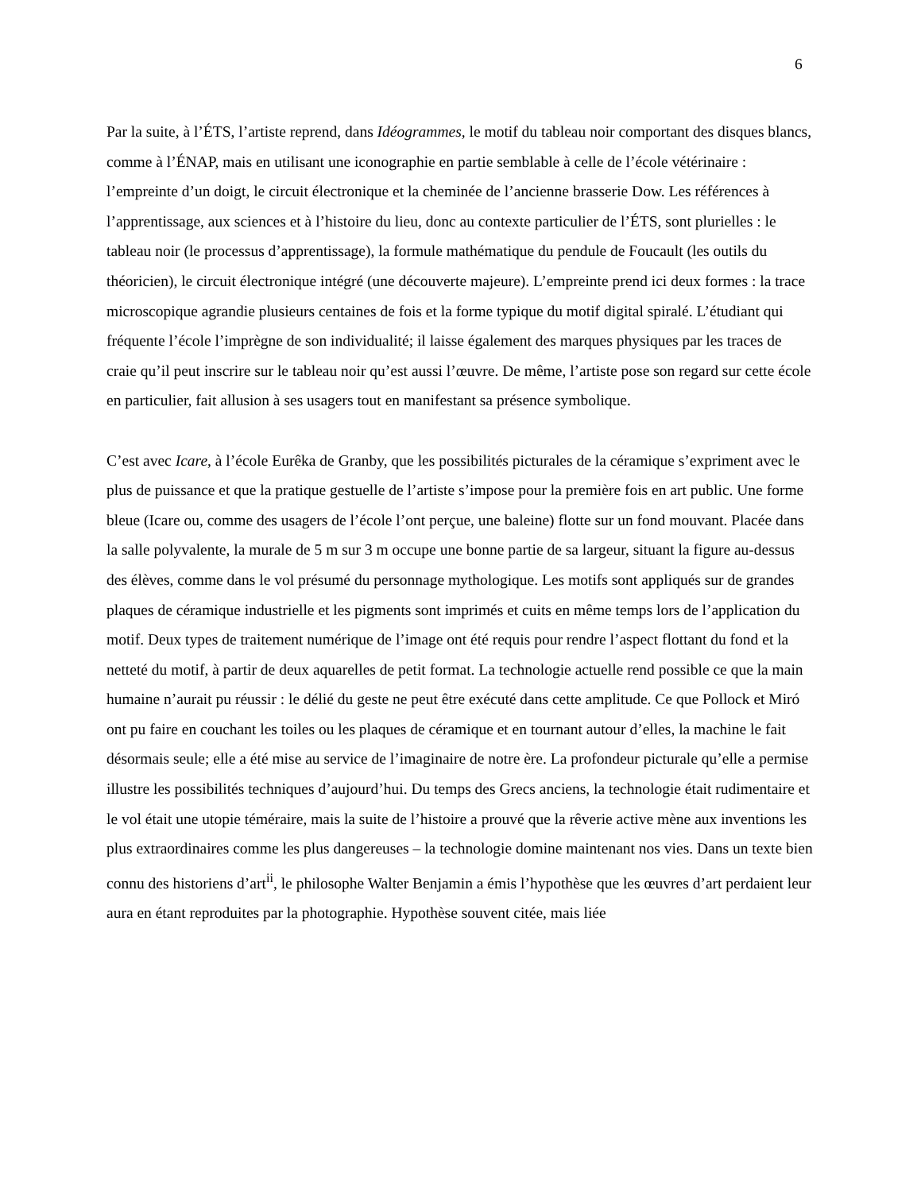6
Par la suite, à l’ÉTS, l’artiste reprend, dans Idéogrammes, le motif du tableau noir comportant des disques blancs, comme à l’ÉNAP, mais en utilisant une iconographie en partie semblable à celle de l’école vétérinaire : l’empreinte d’un doigt, le circuit électronique et la cheminée de l’ancienne brasserie Dow. Les références à l’apprentissage, aux sciences et à l’histoire du lieu, donc au contexte particulier de l’ÉTS, sont plurielles : le tableau noir (le processus d’apprentissage), la formule mathématique du pendule de Foucault (les outils du théoricien), le circuit électronique intégré (une découverte majeure). L’empreinte prend ici deux formes : la trace microscopique agrandie plusieurs centaines de fois et la forme typique du motif digital spiralé. L’étudiant qui fréquente l’école l’imprègne de son individualité; il laisse également des marques physiques par les traces de craie qu’il peut inscrire sur le tableau noir qu’est aussi l’œuvre. De même, l’artiste pose son regard sur cette école en particulier, fait allusion à ses usagers tout en manifestant sa présence symbolique.
C’est avec Icare, à l’école Eurêka de Granby, que les possibilités picturales de la céramique s’expriment avec le plus de puissance et que la pratique gestuelle de l’artiste s’impose pour la première fois en art public. Une forme bleue (Icare ou, comme des usagers de l’école l’ont perçue, une baleine) flotte sur un fond mouvant. Placée dans la salle polyvalente, la murale de 5 m sur 3 m occupe une bonne partie de sa largeur, situant la figure au-dessus des élèves, comme dans le vol présumé du personnage mythologique. Les motifs sont appliqués sur de grandes plaques de céramique industrielle et les pigments sont imprimés et cuits en même temps lors de l’application du motif. Deux types de traitement numérique de l’image ont été requis pour rendre l’aspect flottant du fond et la netteté du motif, à partir de deux aquarelles de petit format. La technologie actuelle rend possible ce que la main humaine n’aurait pu réussir : le délié du geste ne peut être exécuté dans cette amplitude. Ce que Pollock et Miró ont pu faire en couchant les toiles ou les plaques de céramique et en tournant autour d’elles, la machine le fait désormais seule; elle a été mise au service de l’imaginaire de notre ère. La profondeur picturale qu’elle a permise illustre les possibilités techniques d’aujourd’hui. Du temps des Grecs anciens, la technologie était rudimentaire et le vol était une utopie téméraire, mais la suite de l’histoire a prouvé que la rêverie active mène aux inventions les plus extraordinaires comme les plus dangereuses – la technologie domine maintenant nos vies. Dans un texte bien connu des historiens d’art<sup>ii</sup>, le philosophe Walter Benjamin a émis l’hypothèse que les œuvres d’art perdaient leur aura en étant reproduites par la photographie. Hypothèse souvent citée, mais liée